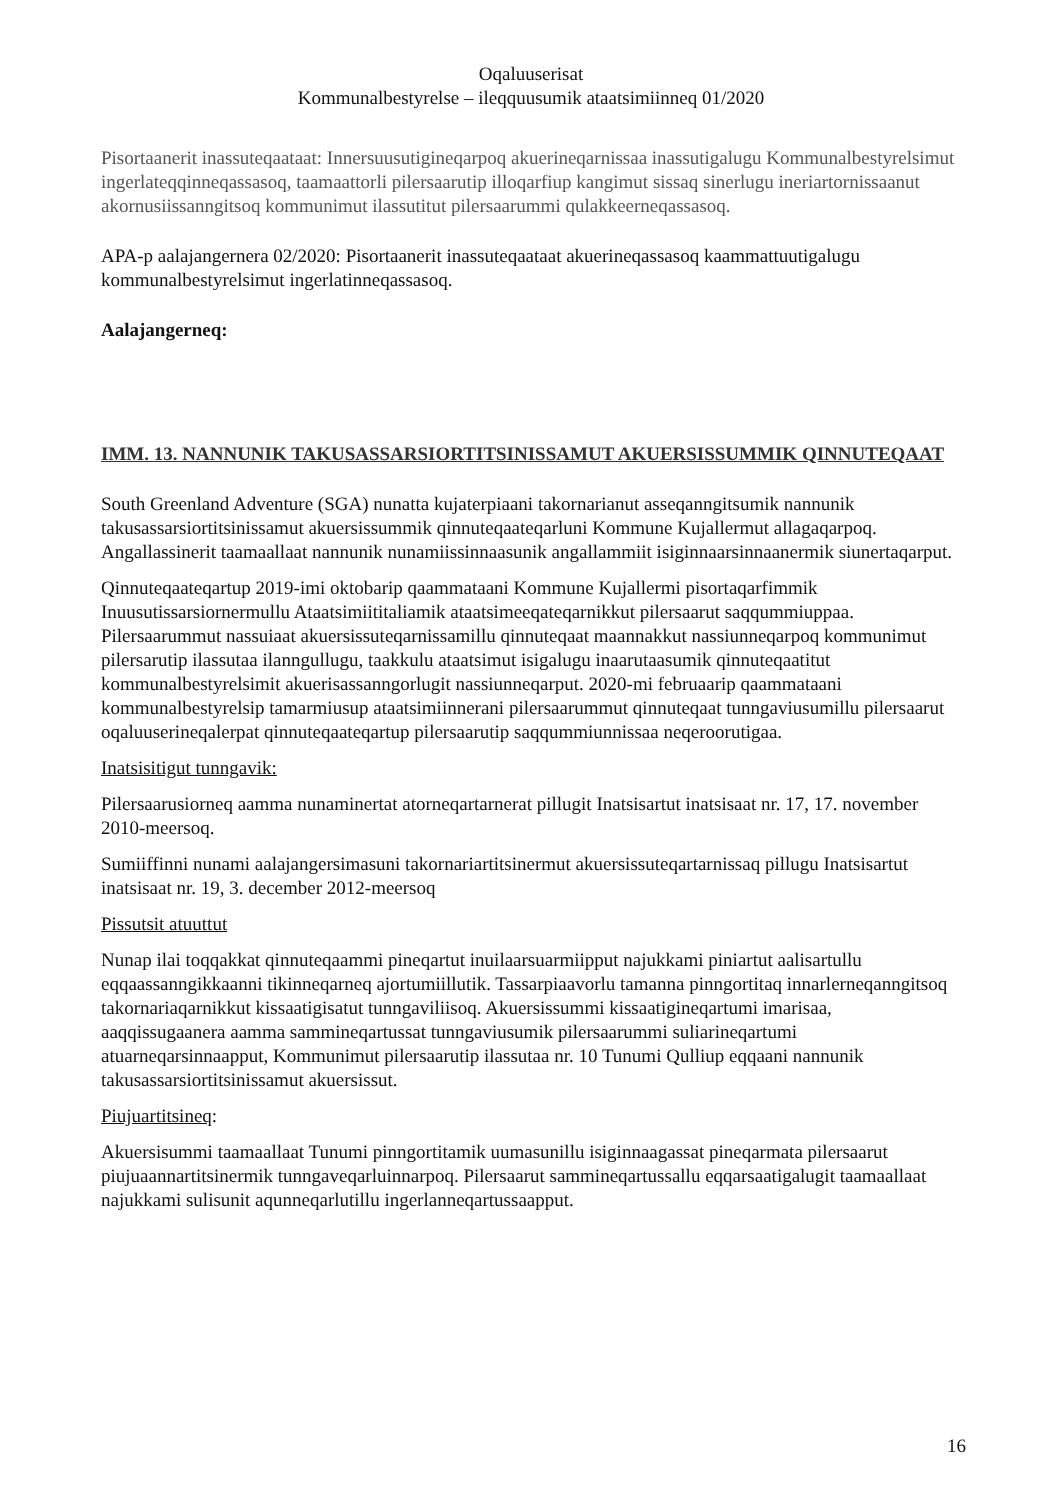Oqaluuserisat
Kommunalbestyrelse – ileqquusumik ataatsimiinneq 01/2020
Pisortaanerit inassuteqaataat: Innersuusutigineqarpoq akuerineqarnissaa inassutigalugu Kommunalbestyrelsimut ingerlateqqinneqassasoq, taamaattorli pilersaarutip illoqarfiup kangimut sissaq sinerlugu ineriartornissaanut akornusiissanngitsoq kommunimut ilassutitut pilersaarummi qulakkeerneqassasoq.
APA-p aalajangernera 02/2020: Pisortaanerit inassuteqaataat akuerineqassasoq kaammattuutigalugu kommunalbestyrelsimut ingerlatinneqassasoq.
Aalajangerneq:
IMM. 13. NANNUNIK TAKUSASSARSIORTITSINISSAMUT AKUERSISSUMMIK QINNUTEQAAT
South Greenland Adventure (SGA) nunatta kujaterpiaani takornarianut asseqanngitsumik nannunik takusassarsiortitsinissamut akuersissummik qinnuteqaateqarluni Kommune Kujallermut allagaqarpoq. Angallassinerit taamaallaat nannunik nunamiissinnaasunik angallammiit isiginnaarsinnaanermik siunertaqarput.
Qinnuteqaateqartup 2019-imi oktobarip qaammataani Kommune Kujallermi pisortaqarfimmik Inuusutissarsiornermullu Ataatsimiititaliamik ataatsimeeqateqarnikkut pilersaarut saqqummiuppaa. Pilersaarummut nassuiaat akuersissuteqarnissamillu qinnuteqaat maannakkut nassiunneqarpoq kommunimut pilersarutip ilassutaa ilanngullugu, taakkulu ataatsimut isigalugu inaarutaasumik qinnuteqaatitut kommunalbestyrelsimit akuerisassanngorlugit nassiunneqarput. 2020-mi februaarip qaammataani kommunalbestyrelsip tamarmiusup ataatsimiinnerani pilersaarummut qinnuteqaat tunngaviusumillu pilersaarut oqaluuserineqalerpat qinnuteqaateqartup pilersaarutip saqqummiunnissaa neqeroorutigaa.
Inatsisitigut tunngavik:
Pilersaarusiorneq aamma nunaminertat atorneqartarnerat pillugit Inatsisartut inatsisaat nr. 17, 17. november 2010-meersoq.
Sumiiffinni nunami aalajangersimasuni takornariartitsinermut akuersissuteqartarnissaq pillugu Inatsisartut inatsisaat nr. 19, 3. december 2012-meersoq
Pissutsit atuuttut
Nunap ilai toqqakkat qinnuteqaammi pineqartut inuilaarsuarmiipput najukkami piniartut aalisartullu eqqaassanngikkaanni tikinneqarneq ajortumiillutik. Tassarpiaavorlu tamanna pinngortitaq innarlerneqanngitsoq takornariaqarnikkut kissaatigisatut tunngaviliisoq. Akuersissummi kissaatigineqartumi imarisaa, aaqqissugaanera aamma sammineqartussat tunngaviusumik pilersaarummi suliarineqartumi atuarneqarsinnaapput, Kommunimut pilersaarutip ilassutaa nr. 10 Tunumi Qulliup eqqaani nannunik takusassarsiortitsinissamut akuersissut.
Piujuartitsineq:
Akuersisummi taamaallaat Tunumi pinngortitamik uumasunillu isiginnaagassat pineqarmata pilersaarut piujuaannartitsinermik tunngaveqarluinnarpoq. Pilersaarut sammineqartussallu eqqarsaatigalugit taamaallaat najukkami sulisunit aqunneqarlutillu ingerlanneqartussaapput.
16